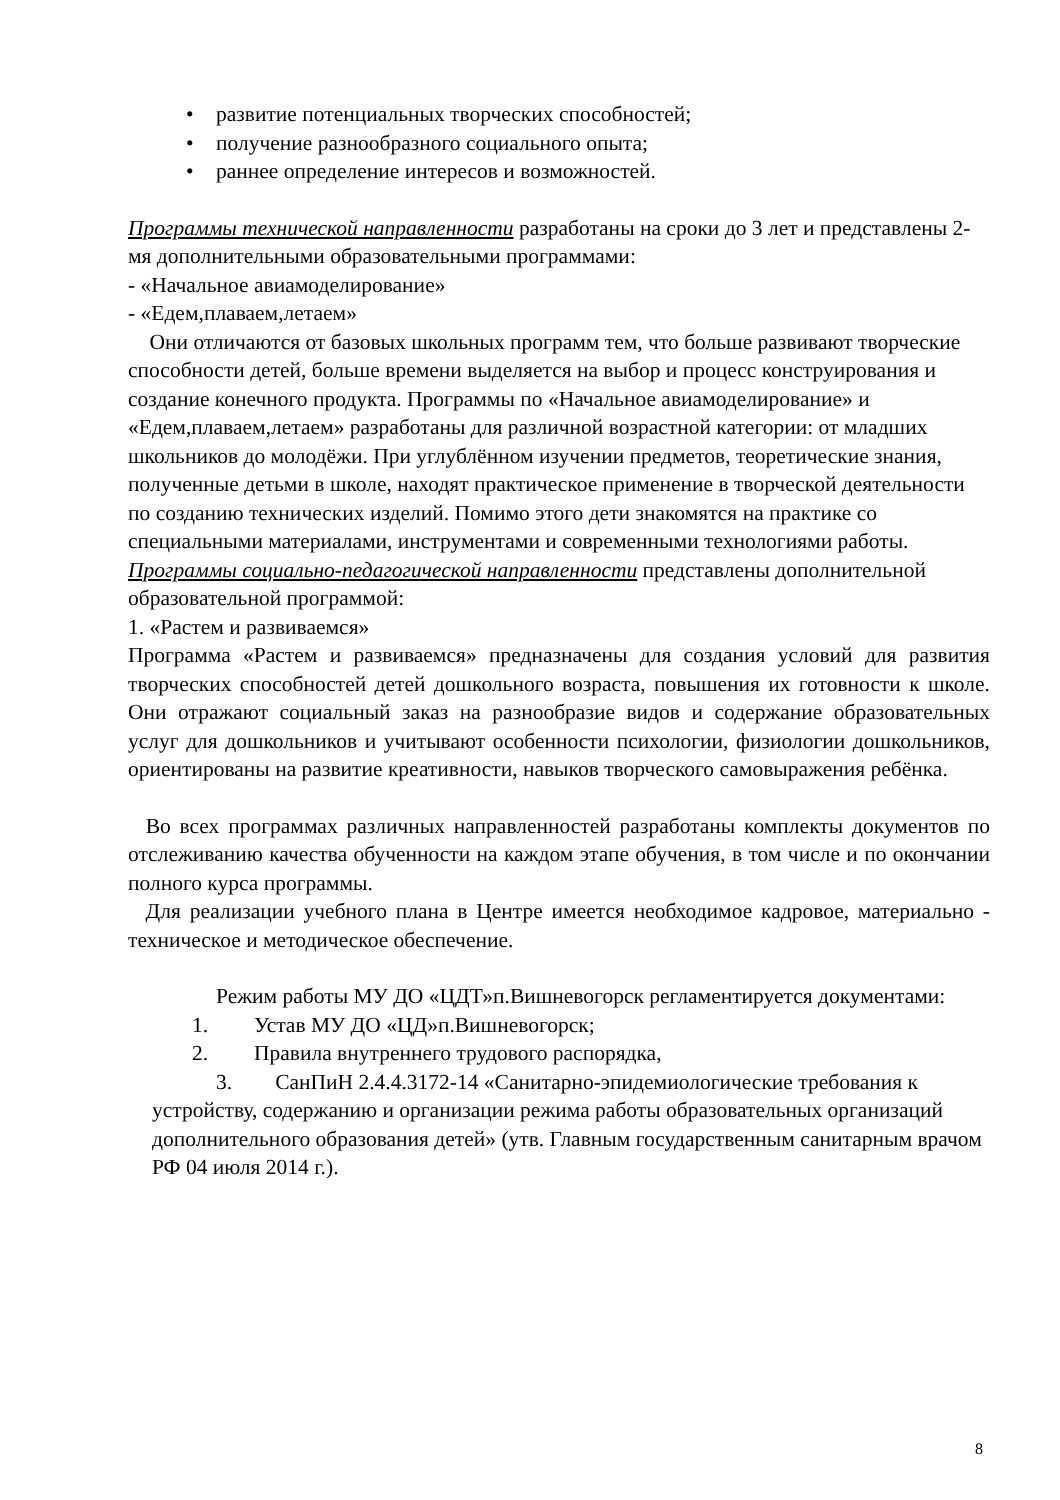• развитие потенциальных творческих способностей;
• получение разнообразного социального опыта;
• раннее определение интересов и возможностей.
Программы технической направленности разработаны на сроки до 3 лет и представлены 2-мя дополнительными образовательными программами:
- «Начальное авиамоделирование»
- «Едем,плаваем,летаем»
Они отличаются от базовых школьных программ тем, что больше развивают творческие способности детей, больше времени выделяется на выбор и процесс конструирования и создание конечного продукта. Программы по «Начальное авиамоделирование» и «Едем,плаваем,летаем» разработаны для различной возрастной категории: от младших школьников до молодёжи. При углублённом изучении предметов, теоретические знания, полученные детьми в школе, находят практическое применение в творческой деятельности по созданию технических изделий. Помимо этого дети знакомятся на практике со специальными материалами, инструментами и современными технологиями работы.
Программы социально-педагогической направленности представлены дополнительной образовательной программой:
1. «Растем и развиваемся»
Программа «Растем и развиваемся» предназначены для создания условий для развития творческих способностей детей дошкольного возраста, повышения их готовности к школе. Они отражают социальный заказ на разнообразие видов и содержание образовательных услуг для дошкольников и учитывают особенности психологии, физиологии дошкольников, ориентированы на развитие креативности, навыков творческого самовыражения ребёнка.
Во всех программах различных направленностей разработаны комплекты документов по отслеживанию качества обученности на каждом этапе обучения, в том числе и по окончании полного курса программы.
Для реализации учебного плана в Центре имеется необходимое кадровое, материально - техническое и методическое обеспечение.
Режим работы МУ ДО «ЦДТ»п.Вишневогорск регламентируется документами:
1. Устав МУ ДО «ЦД»п.Вишневогорск;
2. Правила внутреннего трудового распорядка,
3. СанПиН 2.4.4.3172-14 «Санитарно-эпидемиологические требования к устройству, содержанию и организации режима работы образовательных организаций дополнительного образования детей» (утв. Главным государственным санитарным врачом РФ 04 июля 2014 г.).
8